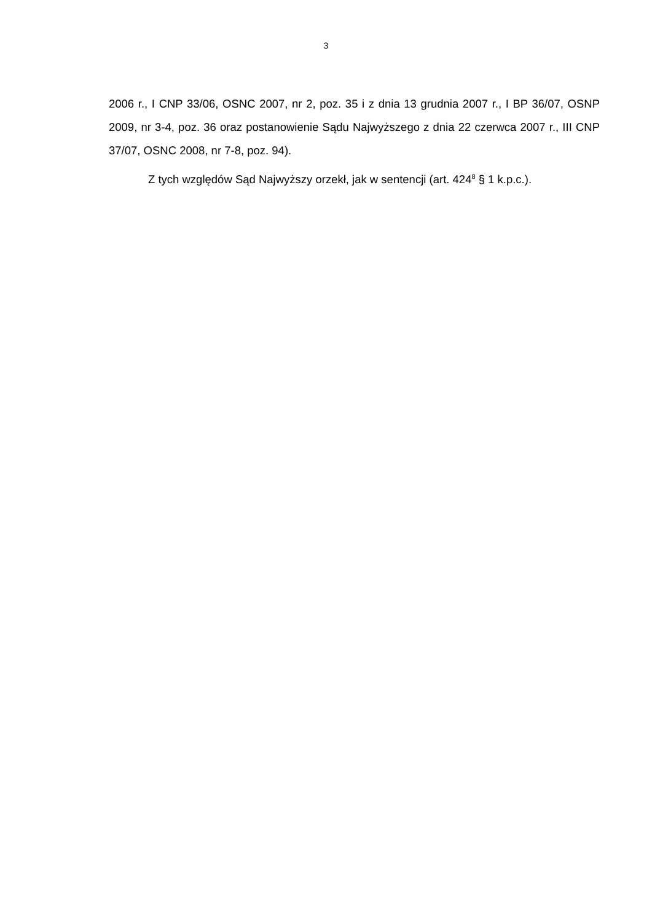3
2006 r., I CNP 33/06, OSNC 2007, nr 2, poz. 35 i z dnia 13 grudnia 2007 r., I BP 36/07, OSNP 2009, nr 3-4, poz. 36 oraz postanowienie Sądu Najwyższego z dnia 22 czerwca 2007 r., III CNP 37/07, OSNC 2008, nr 7-8, poz. 94).
Z tych względów Sąd Najwyższy orzekł, jak w sentencji (art. 424<sup>8</sup> § 1 k.p.c.).